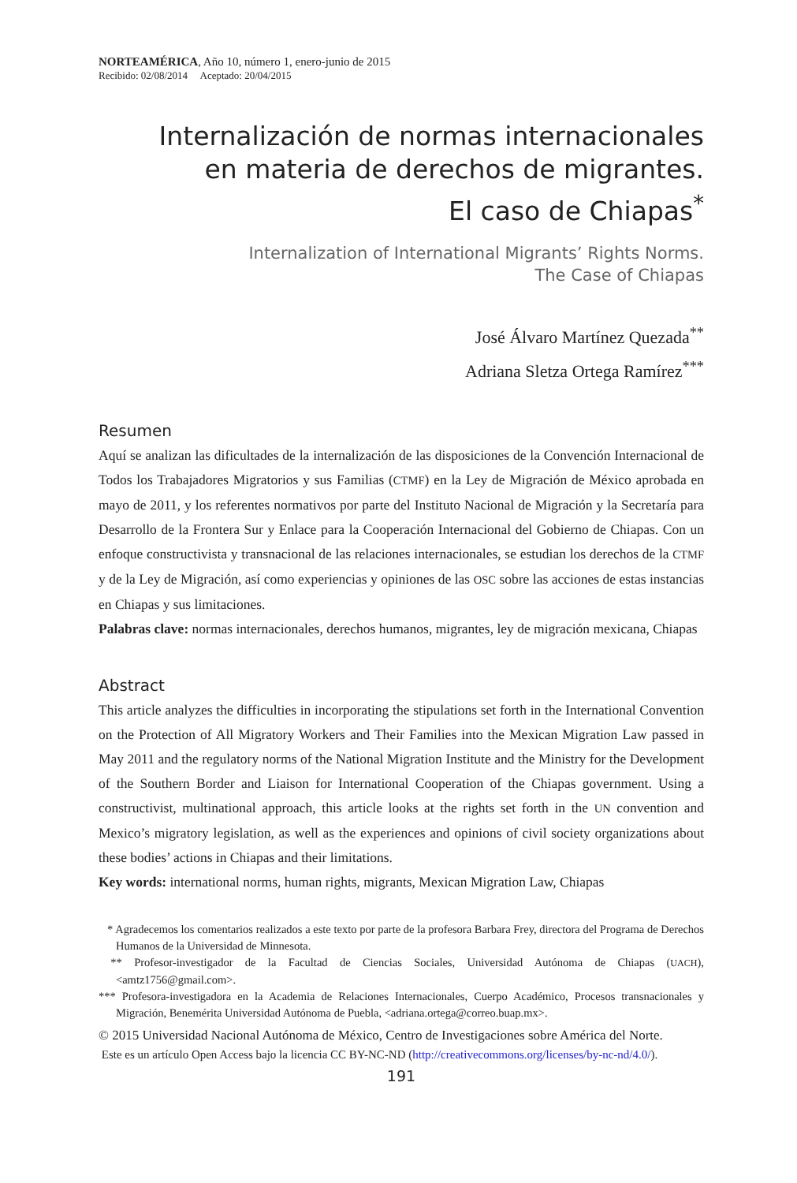NORTEAMÉRICA, Año 10, número 1, enero-junio de 2015
Recibido: 02/08/2014 Aceptado: 20/04/2015
Internalización de normas internacionales
en materia de derechos de migrantes.
El caso de Chiapas<sup>*</sup>
Internalization of International Migrants’ Rights Norms.
The Case of Chiapas
José Álvaro Martínez Quezada<sup>**</sup>
Adriana Sletza Ortega Ramírez<sup>***</sup>
Resumen
Aquí se analizan las dificultades de la internalización de las disposiciones de la Convención Internacional de Todos los Trabajadores Migratorios y sus Familias (CTMF) en la Ley de Migración de México aprobada en mayo de 2011, y los referentes normativos por parte del Instituto Nacional de Migración y la Secretaría para Desarrollo de la Frontera Sur y Enlace para la Cooperación Internacional del Gobierno de Chiapas. Con un enfoque constructivista y transnacional de las relaciones internacionales, se estudian los derechos de la CTMF y de la Ley de Migración, así como experiencias y opiniones de las OSC sobre las acciones de estas instancias en Chiapas y sus limitaciones.
Palabras clave: normas internacionales, derechos humanos, migrantes, ley de migración mexicana, Chiapas
Abstract
This article analyzes the difficulties in incorporating the stipulations set forth in the International Convention on the Protection of All Migratory Workers and Their Families into the Mexican Migration Law passed in May 2011 and the regulatory norms of the National Migration Institute and the Ministry for the Development of the Southern Border and Liaison for International Cooperation of the Chiapas government. Using a constructivist, multinational approach, this article looks at the rights set forth in the UN convention and Mexico’s migratory legislation, as well as the experiences and opinions of civil society organizations about these bodies’ actions in Chiapas and their limitations.
Key words: international norms, human rights, migrants, Mexican Migration Law, Chiapas
* Agradecemos los comentarios realizados a este texto por parte de la profesora Barbara Frey, directora del Programa de Derechos Humanos de la Universidad de Minnesota.
** Profesor-investigador de la Facultad de Ciencias Sociales, Universidad Autónoma de Chiapas (UACH), <amtz1756@gmail.com>.
*** Profesora-investigadora en la Academia de Relaciones Internacionales, Cuerpo Académico, Procesos transnacionales y Migración, Benemérita Universidad Autónoma de Puebla, <adriana.ortega@correo.buap.mx>.
© 2015 Universidad Nacional Autónoma de México, Centro de Investigaciones sobre América del Norte.
Este es un artículo Open Access bajo la licencia CC BY-NC-ND (http://creativecommons.org/licenses/by-nc-nd/4.0/).
191